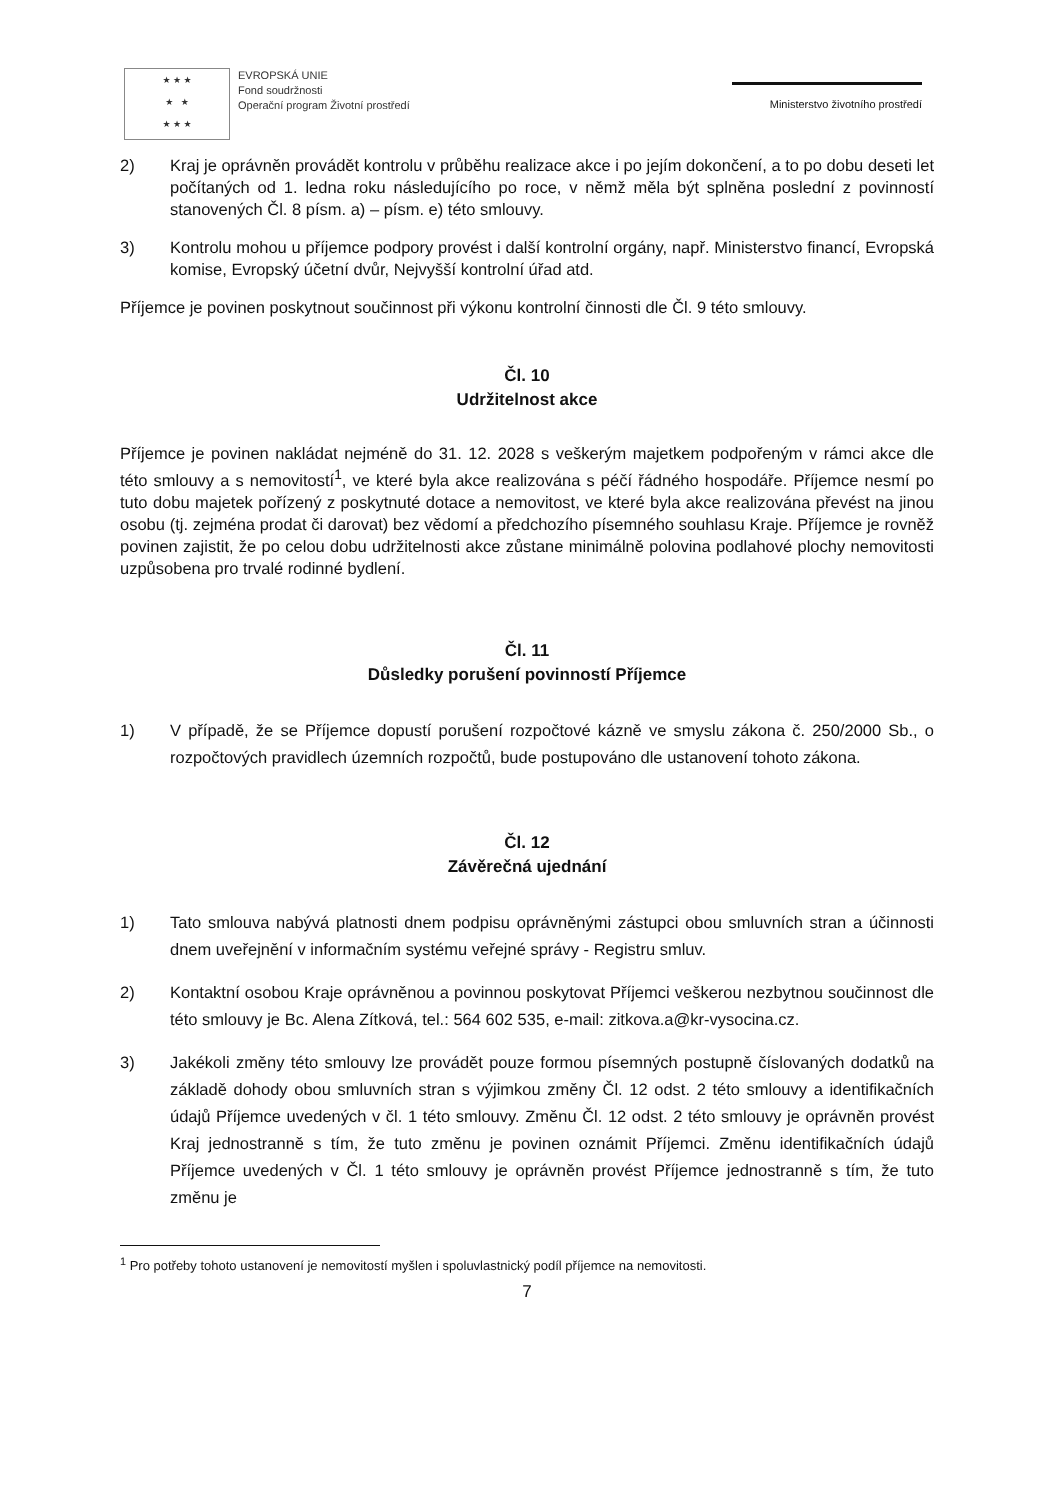★ ★ ★
★ ★
★ ★ ★
EVROPSKÁ UNIE
Fond soudržnosti
Operační program Životní prostředí
Ministerstvo životního prostředí
2) Kraj je oprávněn provádět kontrolu v průběhu realizace akce i po jejím dokončení, a to po dobu deseti let počítaných od 1. ledna roku následujícího po roce, v němž měla být splněna poslední z povinností stanovených Čl. 8 písm. a) – písm. e) této smlouvy.
3) Kontrolu mohou u příjemce podpory provést i další kontrolní orgány, např. Ministerstvo financí, Evropská komise, Evropský účetní dvůr, Nejvyšší kontrolní úřad atd.
Příjemce je povinen poskytnout součinnost při výkonu kontrolní činnosti dle Čl. 9 této smlouvy.
Čl. 10
Udržitelnost akce
Příjemce je povinen nakládat nejméně do 31. 12. 2028 s veškerým majetkem podpořeným v rámci akce dle této smlouvy a s nemovitostí<sup>1</sup>, ve které byla akce realizována s péčí řádného hospodáře. Příjemce nesmí po tuto dobu majetek pořízený z poskytnuté dotace a nemovitost, ve které byla akce realizována převést na jinou osobu (tj. zejména prodat či darovat) bez vědomí a předchozího písemného souhlasu Kraje. Příjemce je rovněž povinen zajistit, že po celou dobu udržitelnosti akce zůstane minimálně polovina podlahové plochy nemovitosti uzpůsobena pro trvalé rodinné bydlení.
Čl. 11
Důsledky porušení povinností Příjemce
1) V případě, že se Příjemce dopustí porušení rozpočtové kázně ve smyslu zákona č. 250/2000 Sb., o rozpočtových pravidlech územních rozpočtů, bude postupováno dle ustanovení tohoto zákona.
Čl. 12
Závěrečná ujednání
1) Tato smlouva nabývá platnosti dnem podpisu oprávněnými zástupci obou smluvních stran a účinnosti dnem uveřejnění v informačním systému veřejné správy - Registru smluv.
2) Kontaktní osobou Kraje oprávněnou a povinnou poskytovat Příjemci veškerou nezbytnou součinnost dle této smlouvy je Bc. Alena Zítková, tel.: 564 602 535, e-mail: zitkova.a@kr-vysocina.cz.
3) Jakékoli změny této smlouvy lze provádět pouze formou písemných postupně číslovaných dodatků na základě dohody obou smluvních stran s výjimkou změny Čl. 12 odst. 2 této smlouvy a identifikačních údajů Příjemce uvedených v čl. 1 této smlouvy. Změnu Čl. 12 odst. 2 této smlouvy je oprávněn provést Kraj jednostranně s tím, že tuto změnu je povinen oznámit Příjemci. Změnu identifikačních údajů Příjemce uvedených v Čl. 1 této smlouvy je oprávněn provést Příjemce jednostranně s tím, že tuto změnu je
<sup>1</sup> Pro potřeby tohoto ustanovení je nemovitostí myšlen i spoluvlastnický podíl příjemce na nemovitosti.
7